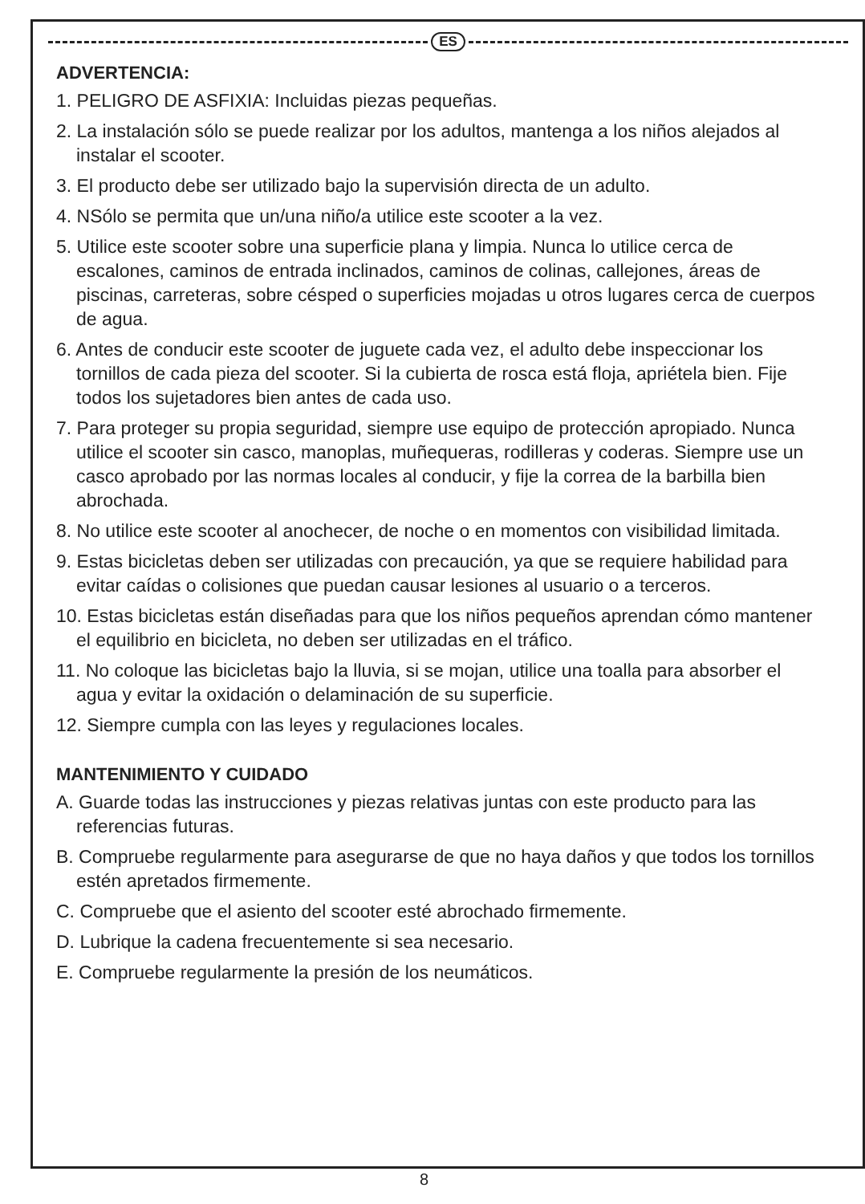ES
ADVERTENCIA:
1. PELIGRO DE ASFIXIA: Incluidas piezas pequeñas.
2. La instalación sólo se puede realizar por los adultos, mantenga a los niños alejados al instalar el scooter.
3. El producto debe ser utilizado bajo la supervisión directa de un adulto.
4. NSólo se permita que un/una niño/a utilice este scooter a la vez.
5. Utilice este scooter sobre una superficie plana y limpia. Nunca lo utilice cerca de escalones, caminos de entrada inclinados, caminos de colinas, callejones, áreas de piscinas, carreteras, sobre césped o superficies mojadas u otros lugares cerca de cuerpos de agua.
6. Antes de conducir este scooter de juguete cada vez, el adulto debe inspeccionar los tornillos de cada pieza del scooter. Si la cubierta de rosca está floja, apriétela bien. Fije todos los sujetadores bien antes de cada uso.
7. Para proteger su propia seguridad, siempre use equipo de protección apropiado. Nunca utilice el scooter sin casco, manoplas, muñequeras, rodilleras y coderas. Siempre use un casco aprobado por las normas locales al conducir, y fije la correa de la barbilla bien abrochada.
8. No utilice este scooter al anochecer, de noche o en momentos con visibilidad limitada.
9. Estas bicicletas deben ser utilizadas con precaución, ya que se requiere habilidad para evitar caídas o colisiones que puedan causar lesiones al usuario o a terceros.
10. Estas bicicletas están diseñadas para que los niños pequeños aprendan cómo mantener el equilibrio en bicicleta, no deben ser utilizadas en el tráfico.
11. No coloque las bicicletas bajo la lluvia, si se mojan, utilice una toalla para absorber el agua y evitar la oxidación o delaminación de su superficie.
12. Siempre cumpla con las leyes y regulaciones locales.
MANTENIMIENTO Y CUIDADO
A. Guarde todas las instrucciones y piezas relativas juntas con este producto para las referencias futuras.
B. Compruebe regularmente para asegurarse de que no haya daños y que todos los tornillos estén apretados firmemente.
C. Compruebe que el asiento del scooter esté abrochado firmemente.
D. Lubrique la cadena frecuentemente si sea necesario.
E. Compruebe regularmente la presión de los neumáticos.
8